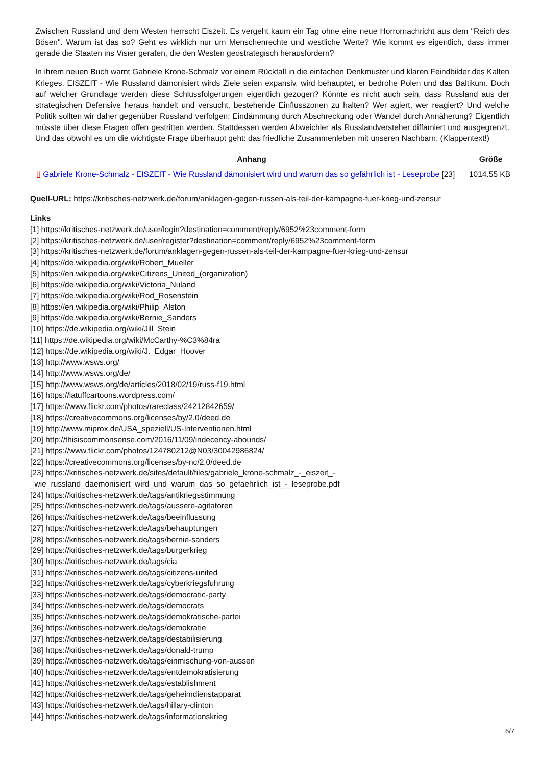Zwischen Russland und dem Westen herrscht Eiszeit. Es vergeht kaum ein Tag ohne eine neue Horrornachricht aus dem "Reich des Bösen". Warum ist das so? Geht es wirklich nur um Menschenrechte und westliche Werte? Wie kommt es eigentlich, dass immer gerade die Staaten ins Visier geraten, die den Westen geostrategisch herausfordern?
In ihrem neuen Buch warnt Gabriele Krone-Schmalz vor einem Rückfall in die einfachen Denkmuster und klaren Feindbilder des Kalten Krieges. EISZEIT - Wie Russland dämonisiert wirds Ziele seien expansiv, wird behauptet, er bedrohe Polen und das Baltikum. Doch auf welcher Grundlage werden diese Schlussfolgerungen eigentlich gezogen? Könnte es nicht auch sein, dass Russland aus der strategischen Defensive heraus handelt und versucht, bestehende Einflusszonen zu halten? Wer agiert, wer reagiert? Und welche Politik sollten wir daher gegenüber Russland verfolgen: Eindämmung durch Abschreckung oder Wandel durch Annäherung? Eigentlich müsste über diese Fragen offen gestritten werden. Stattdessen werden Abweichler als Russlandversteher diffamiert und ausgegrenzt. Und das obwohl es um die wichtigste Frage überhaupt geht: das friedliche Zusammenleben mit unseren Nachbarn. (Klappentext!)
| Anhang | Größe |
| --- | --- |
| ▯ Gabriele Krone-Schmalz - EISZEIT - Wie Russland dämonisiert wird und warum das so gefährlich ist - Leseprobe [23] | 1014.55 KB |
Quell-URL: https://kritisches-netzwerk.de/forum/anklagen-gegen-russen-als-teil-der-kampagne-fuer-krieg-und-zensur
Links
[1] https://kritisches-netzwerk.de/user/login?destination=comment/reply/6952%23comment-form
[2] https://kritisches-netzwerk.de/user/register?destination=comment/reply/6952%23comment-form
[3] https://kritisches-netzwerk.de/forum/anklagen-gegen-russen-als-teil-der-kampagne-fuer-krieg-und-zensur
[4] https://de.wikipedia.org/wiki/Robert_Mueller
[5] https://en.wikipedia.org/wiki/Citizens_United_(organization)
[6] https://de.wikipedia.org/wiki/Victoria_Nuland
[7] https://de.wikipedia.org/wiki/Rod_Rosenstein
[8] https://en.wikipedia.org/wiki/Philip_Alston
[9] https://de.wikipedia.org/wiki/Bernie_Sanders
[10] https://de.wikipedia.org/wiki/Jill_Stein
[11] https://de.wikipedia.org/wiki/McCarthy-%C3%84ra
[12] https://de.wikipedia.org/wiki/J._Edgar_Hoover
[13] http://www.wsws.org/
[14] http://www.wsws.org/de/
[15] http://www.wsws.org/de/articles/2018/02/19/russ-f19.html
[16] https://latuffcartoons.wordpress.com/
[17] https://www.flickr.com/photos/rareclass/24212842659/
[18] https://creativecommons.org/licenses/by/2.0/deed.de
[19] http://www.miprox.de/USA_speziell/US-Interventionen.html
[20] http://thisiscommonsense.com/2016/11/09/indecency-abounds/
[21] https://www.flickr.com/photos/124780212@N03/30042986824/
[22] https://creativecommons.org/licenses/by-nc/2.0/deed.de
[23] https://kritisches-netzwerk.de/sites/default/files/gabriele_krone-schmalz_-_eiszeit_-
_wie_russland_daemonisiert_wird_und_warum_das_so_gefaehrlich_ist_-_leseprobe.pdf
[24] https://kritisches-netzwerk.de/tags/antikriegsstimmung
[25] https://kritisches-netzwerk.de/tags/aussere-agitatoren
[26] https://kritisches-netzwerk.de/tags/beeinflussung
[27] https://kritisches-netzwerk.de/tags/behauptungen
[28] https://kritisches-netzwerk.de/tags/bernie-sanders
[29] https://kritisches-netzwerk.de/tags/burgerkrieg
[30] https://kritisches-netzwerk.de/tags/cia
[31] https://kritisches-netzwerk.de/tags/citizens-united
[32] https://kritisches-netzwerk.de/tags/cyberkriegsfuhrung
[33] https://kritisches-netzwerk.de/tags/democratic-party
[34] https://kritisches-netzwerk.de/tags/democrats
[35] https://kritisches-netzwerk.de/tags/demokratische-partei
[36] https://kritisches-netzwerk.de/tags/demokratie
[37] https://kritisches-netzwerk.de/tags/destabilisierung
[38] https://kritisches-netzwerk.de/tags/donald-trump
[39] https://kritisches-netzwerk.de/tags/einmischung-von-aussen
[40] https://kritisches-netzwerk.de/tags/entdemokratisierung
[41] https://kritisches-netzwerk.de/tags/establishment
[42] https://kritisches-netzwerk.de/tags/geheimdienstapparat
[43] https://kritisches-netzwerk.de/tags/hillary-clinton
[44] https://kritisches-netzwerk.de/tags/informationskrieg
6/7